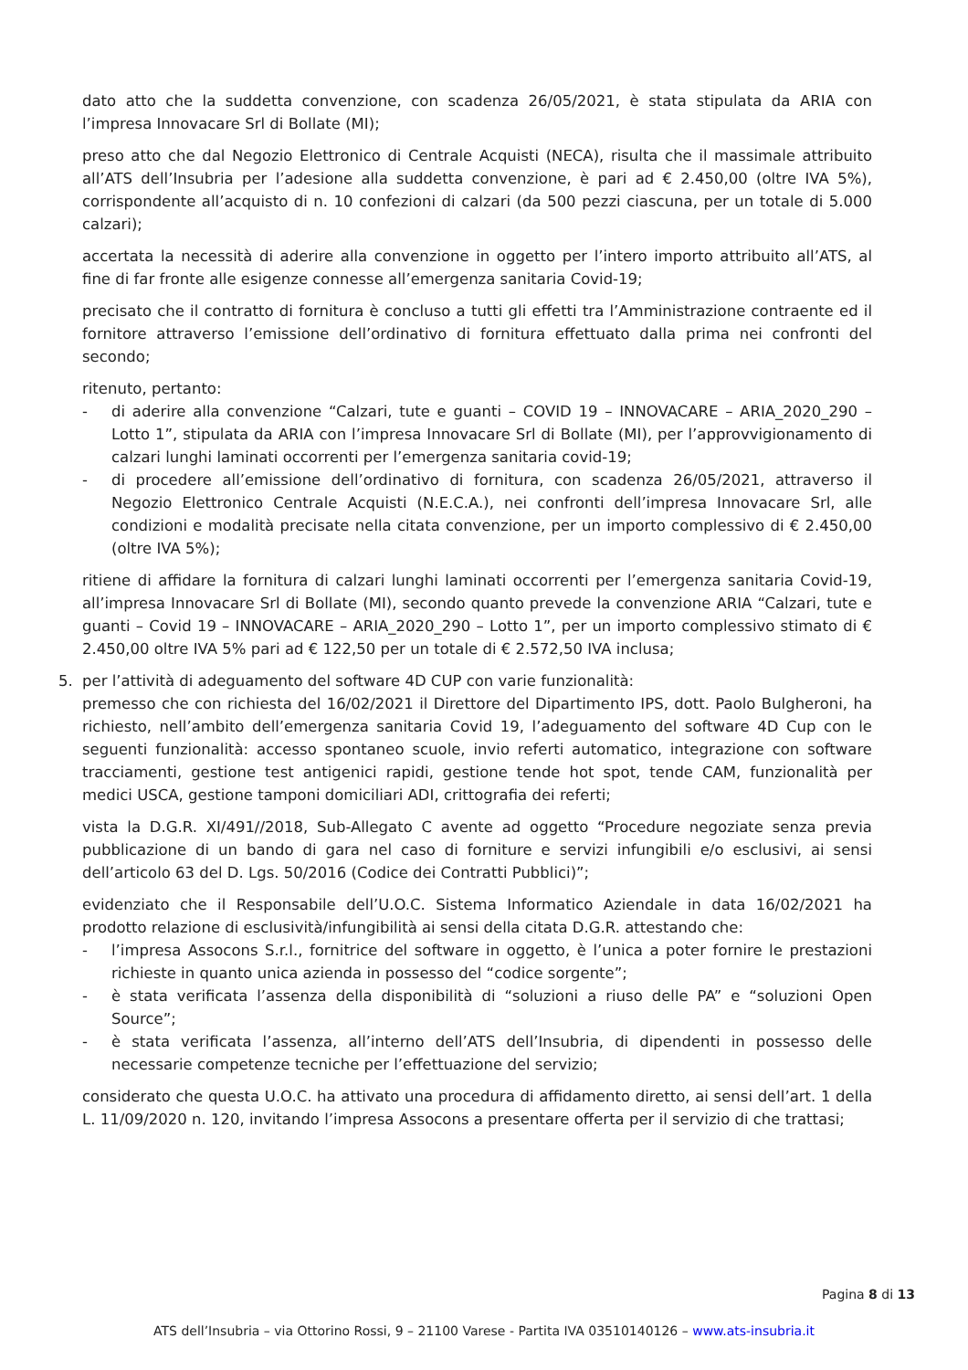dato atto che la suddetta convenzione, con scadenza 26/05/2021, è stata stipulata da ARIA con l’impresa Innovacare Srl di Bollate (MI);
preso atto che dal Negozio Elettronico di Centrale Acquisti (NECA), risulta che il massimale attribuito all’ATS dell’Insubria per l’adesione alla suddetta convenzione, è pari ad € 2.450,00 (oltre IVA 5%), corrispondente all’acquisto di n. 10 confezioni di calzari (da 500 pezzi ciascuna, per un totale di 5.000 calzari);
accertata la necessità di aderire alla convenzione in oggetto per l’intero importo attribuito all’ATS, al fine di far fronte alle esigenze connesse all’emergenza sanitaria Covid-19;
precisato che il contratto di fornitura è concluso a tutti gli effetti tra l’Amministrazione contraente ed il fornitore attraverso l’emissione dell’ordinativo di fornitura effettuato dalla prima nei confronti del secondo;
ritenuto, pertanto:
- di aderire alla convenzione “Calzari, tute e guanti – COVID 19 – INNOVACARE – ARIA_2020_290 – Lotto 1”, stipulata da ARIA con l’impresa Innovacare Srl di Bollate (MI), per l’approvvigionamento di calzari lunghi laminati occorrenti per l’emergenza sanitaria covid-19;
- di procedere all’emissione dell’ordinativo di fornitura, con scadenza 26/05/2021, attraverso il Negozio Elettronico Centrale Acquisti (N.E.C.A.), nei confronti dell’impresa Innovacare Srl, alle condizioni e modalità precisate nella citata convenzione, per un importo complessivo di € 2.450,00 (oltre IVA 5%);
ritiene di affidare la fornitura di calzari lunghi laminati occorrenti per l’emergenza sanitaria Covid-19, all’impresa Innovacare Srl di Bollate (MI), secondo quanto prevede la convenzione ARIA “Calzari, tute e guanti – Covid 19 – INNOVACARE – ARIA_2020_290 – Lotto 1”, per un importo complessivo stimato di € 2.450,00 oltre IVA 5% pari ad € 122,50 per un totale di € 2.572,50 IVA inclusa;
5. per l’attività di adeguamento del software 4D CUP con varie funzionalità:
premesso che con richiesta del 16/02/2021 il Direttore del Dipartimento IPS, dott. Paolo Bulgheroni, ha richiesto, nell’ambito dell’emergenza sanitaria Covid 19, l’adeguamento del software 4D Cup con le seguenti funzionalità: accesso spontaneo scuole, invio referti automatico, integrazione con software tracciamenti, gestione test antigenici rapidi, gestione tende hot spot, tende CAM, funzionalità per medici USCA, gestione tamponi domiciliari ADI, crittografia dei referti;
vista la D.G.R. XI/491//2018, Sub-Allegato C avente ad oggetto “Procedure negoziate senza previa pubblicazione di un bando di gara nel caso di forniture e servizi infungibili e/o esclusivi, ai sensi dell’articolo 63 del D. Lgs. 50/2016 (Codice dei Contratti Pubblici)”;
evidenziato che il Responsabile dell’U.O.C. Sistema Informatico Aziendale in data 16/02/2021 ha prodotto relazione di esclusività/infungibilità ai sensi della citata D.G.R. attestando che:
- l’impresa Assocons S.r.l., fornitrice del software in oggetto, è l’unica a poter fornire le prestazioni richieste in quanto unica azienda in possesso del “codice sorgente”;
- è stata verificata l’assenza della disponibilità di “soluzioni a riuso delle PA” e “soluzioni Open Source”;
- è stata verificata l’assenza, all’interno dell’ATS dell’Insubria, di dipendenti in possesso delle necessarie competenze tecniche per l’effettuazione del servizio;
considerato che questa U.O.C. ha attivato una procedura di affidamento diretto, ai sensi dell’art. 1 della L. 11/09/2020 n. 120, invitando l’impresa Assocons a presentare offerta per il servizio di che trattasi;
Pagina 8 di 13
ATS dell’Insubria – via Ottorino Rossi, 9 – 21100 Varese - Partita IVA 03510140126 – www.ats-insubria.it